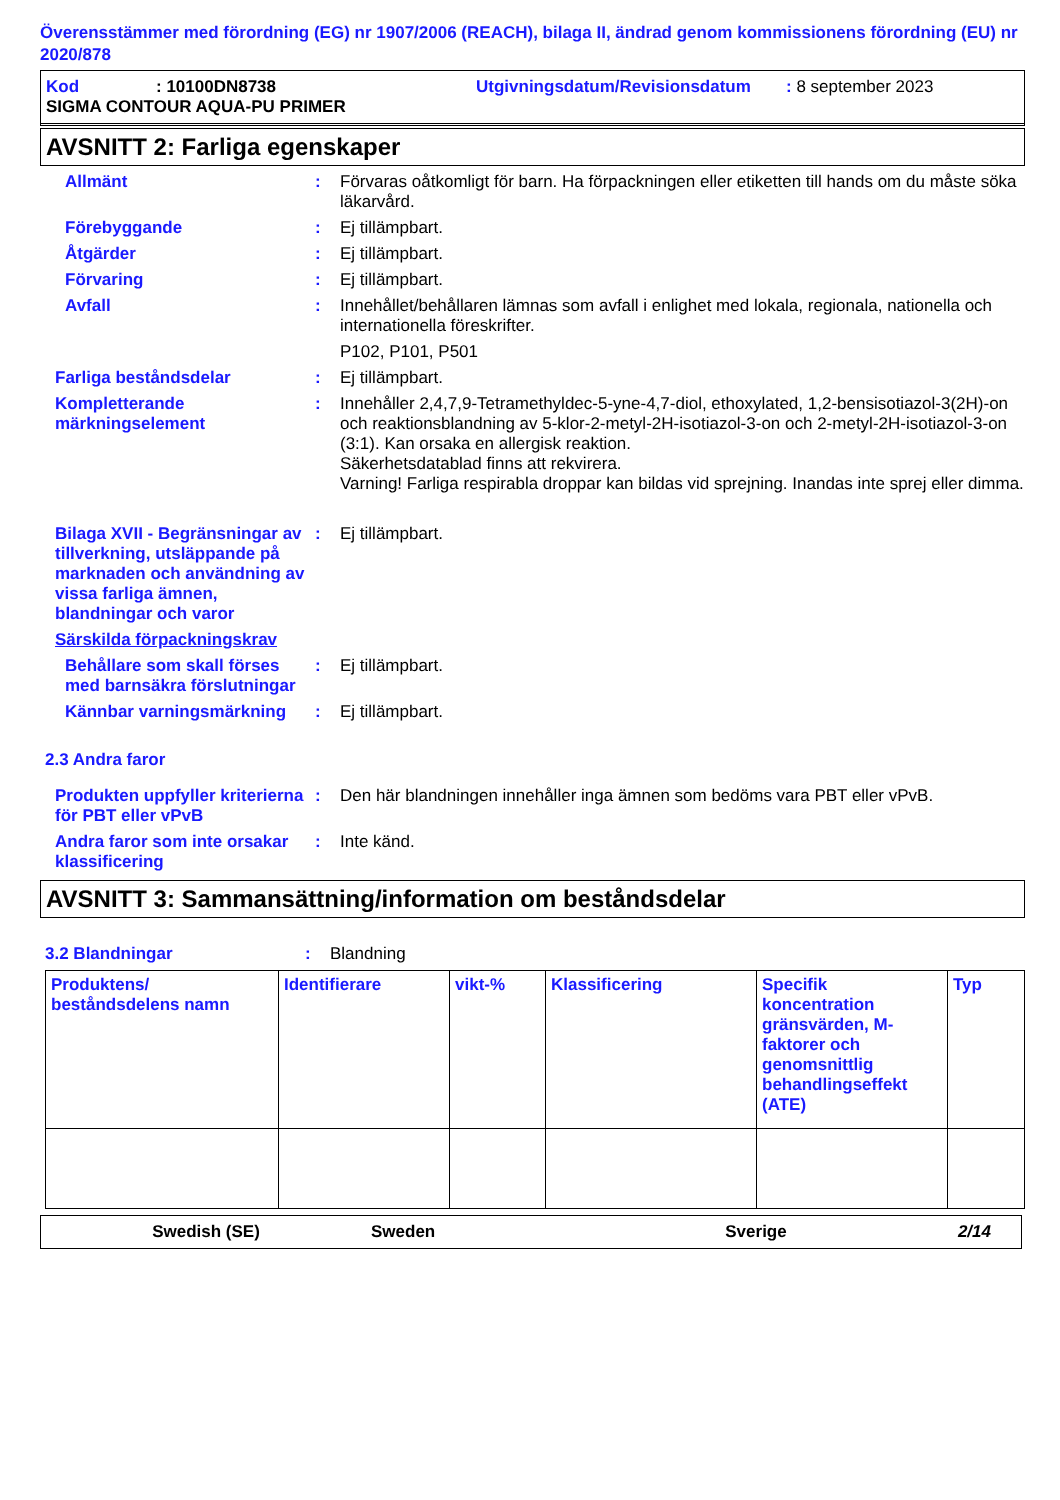Överensstämmer med förordning (EG) nr 1907/2006 (REACH), bilaga II, ändrad genom kommissionens förordning (EU) nr 2020/878
Kod: 10100DN8738 Utgivningsdatum/Revisionsdatum: 8 september 2023
SIGMA CONTOUR AQUA-PU PRIMER
AVSNITT 2: Farliga egenskaper
Allmänt : Förvaras oåtkomligt för barn. Ha förpackningen eller etiketten till hands om du måste söka läkarvård.
Förebyggande : Ej tillämpbart.
Åtgärder : Ej tillämpbart.
Förvaring : Ej tillämpbart.
Avfall : Innehållet/behållaren lämnas som avfall i enlighet med lokala, regionala, nationella och internationella föreskrifter.
P102, P101, P501
Farliga beståndsdelar : Ej tillämpbart.
Kompletterande märkningselement
: Innehåller 2,4,7,9-Tetramethyldec-5-yne-4,7-diol, ethoxylated, 1,2-bensisotiazol-3(2H)-on och reaktionsblandning av 5-klor-2-metyl-2H-isotiazol-3-on och 2-metyl-2H-isotiazol-3-on (3:1). Kan orsaka en allergisk reaktion.
Säkerhetsdatablad finns att rekvirera.
Varning! Farliga respirabla droppar kan bildas vid sprejning. Inandas inte sprej eller dimma.
Bilaga XVII - Begränsningar av tillverkning, utsläppande på marknaden och användning av vissa farliga ämnen, blandningar och varor
: Ej tillämpbart.
Särskilda förpackningskrav
Behållare som skall förses med barnsäkra förslutningar
: Ej tillämpbart.
Kännbar varningsmärkning : Ej tillämpbart.
2.3 Andra faror
Produkten uppfyller kriterierna för PBT eller vPvB
: Den här blandningen innehåller inga ämnen som bedöms vara PBT eller vPvB.
Andra faror som inte orsakar klassificering
: Inte känd.
AVSNITT 3: Sammansättning/information om beståndsdelar
3.2 Blandningar : Blandning
| Produktens/ beståndsdelens namn | Identifierare | vikt-% | Klassificering | Specifik koncentration gränsvärden, M-faktorer och genomsnittlig behandlingseffekt (ATE) | Typ |
| --- | --- | --- | --- | --- | --- |
Swedish (SE) Sweden Sverige 2/14